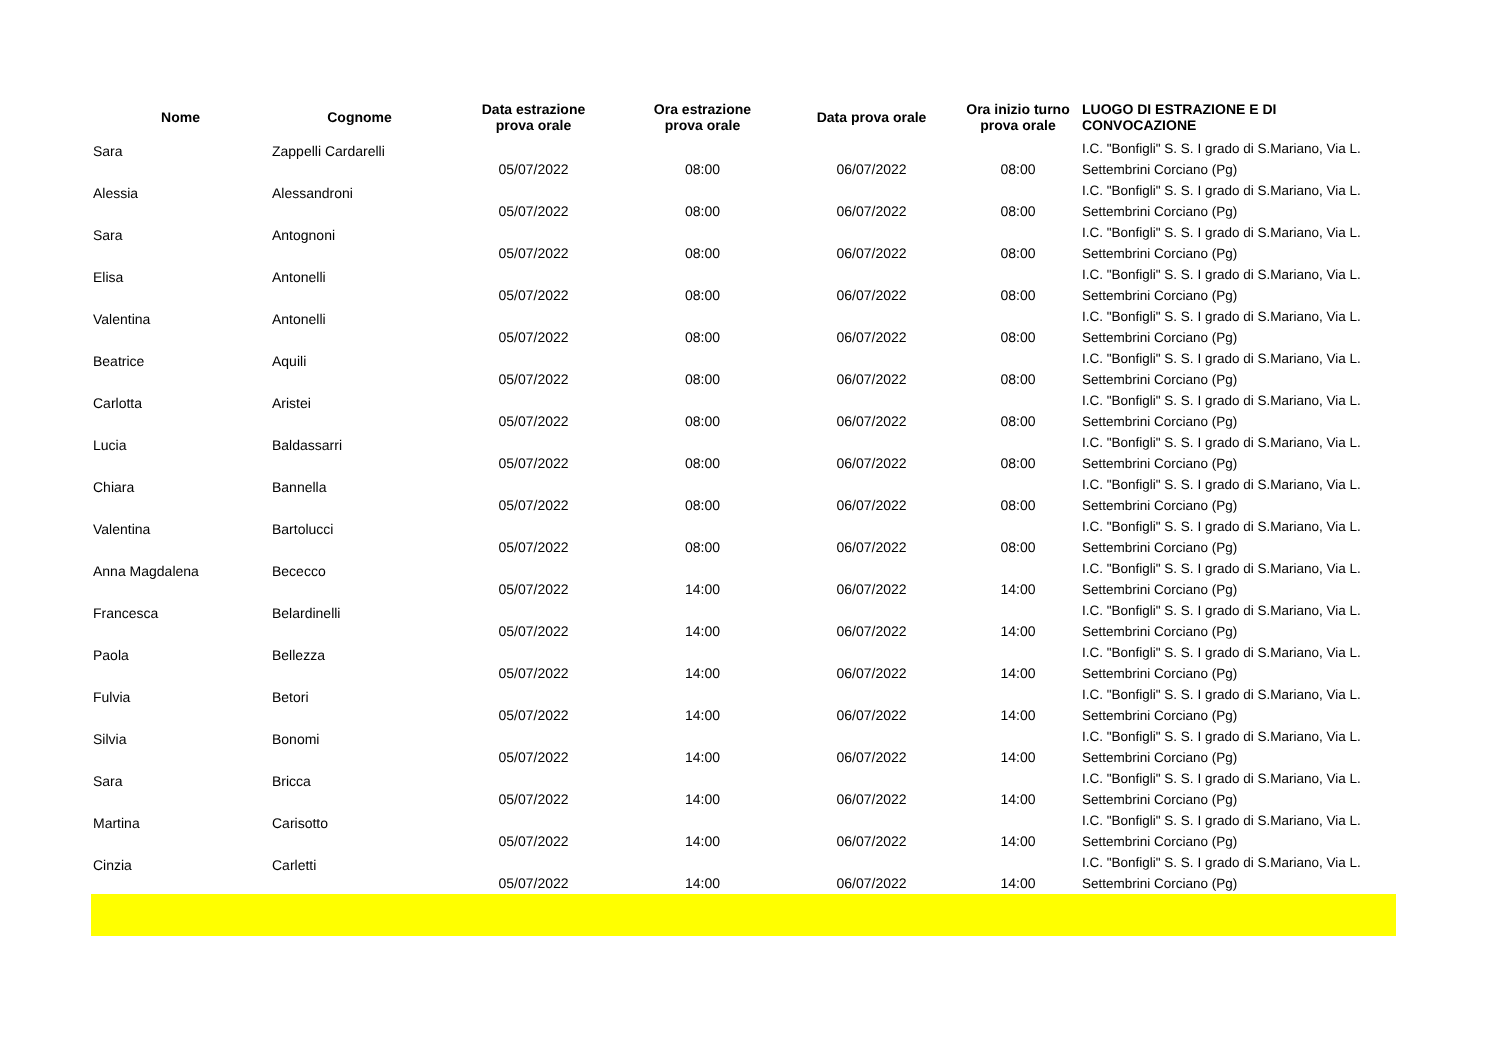| Nome | Cognome | Data estrazione prova orale | Ora estrazione prova orale | Data prova orale | Ora inizio turno prova orale | LUOGO DI ESTRAZIONE E DI CONVOCAZIONE |
| --- | --- | --- | --- | --- | --- | --- |
| Sara | Zappelli Cardarelli | 05/07/2022 | 08:00 | 06/07/2022 | 08:00 | I.C. "Bonfigli" S. S. I grado di S.Mariano, Via L. Settembrini Corciano (Pg) |
| Alessia | Alessandroni | 05/07/2022 | 08:00 | 06/07/2022 | 08:00 | I.C. "Bonfigli" S. S. I grado di S.Mariano, Via L. Settembrini Corciano (Pg) |
| Sara | Antognoni | 05/07/2022 | 08:00 | 06/07/2022 | 08:00 | I.C. "Bonfigli" S. S. I grado di S.Mariano, Via L. Settembrini Corciano (Pg) |
| Elisa | Antonelli | 05/07/2022 | 08:00 | 06/07/2022 | 08:00 | I.C. "Bonfigli" S. S. I grado di S.Mariano, Via L. Settembrini Corciano (Pg) |
| Valentina | Antonelli | 05/07/2022 | 08:00 | 06/07/2022 | 08:00 | I.C. "Bonfigli" S. S. I grado di S.Mariano, Via L. Settembrini Corciano (Pg) |
| Beatrice | Aquili | 05/07/2022 | 08:00 | 06/07/2022 | 08:00 | I.C. "Bonfigli" S. S. I grado di S.Mariano, Via L. Settembrini Corciano (Pg) |
| Carlotta | Aristei | 05/07/2022 | 08:00 | 06/07/2022 | 08:00 | I.C. "Bonfigli" S. S. I grado di S.Mariano, Via L. Settembrini Corciano (Pg) |
| Lucia | Baldassarri | 05/07/2022 | 08:00 | 06/07/2022 | 08:00 | I.C. "Bonfigli" S. S. I grado di S.Mariano, Via L. Settembrini Corciano (Pg) |
| Chiara | Bannella | 05/07/2022 | 08:00 | 06/07/2022 | 08:00 | I.C. "Bonfigli" S. S. I grado di S.Mariano, Via L. Settembrini Corciano (Pg) |
| Valentina | Bartolucci | 05/07/2022 | 08:00 | 06/07/2022 | 08:00 | I.C. "Bonfigli" S. S. I grado di S.Mariano, Via L. Settembrini Corciano (Pg) |
| Anna Magdalena | Bececco | 05/07/2022 | 14:00 | 06/07/2022 | 14:00 | I.C. "Bonfigli" S. S. I grado di S.Mariano, Via L. Settembrini Corciano (Pg) |
| Francesca | Belardinelli | 05/07/2022 | 14:00 | 06/07/2022 | 14:00 | I.C. "Bonfigli" S. S. I grado di S.Mariano, Via L. Settembrini Corciano (Pg) |
| Paola | Bellezza | 05/07/2022 | 14:00 | 06/07/2022 | 14:00 | I.C. "Bonfigli" S. S. I grado di S.Mariano, Via L. Settembrini Corciano (Pg) |
| Fulvia | Betori | 05/07/2022 | 14:00 | 06/07/2022 | 14:00 | I.C. "Bonfigli" S. S. I grado di S.Mariano, Via L. Settembrini Corciano (Pg) |
| Silvia | Bonomi | 05/07/2022 | 14:00 | 06/07/2022 | 14:00 | I.C. "Bonfigli" S. S. I grado di S.Mariano, Via L. Settembrini Corciano (Pg) |
| Sara | Bricca | 05/07/2022 | 14:00 | 06/07/2022 | 14:00 | I.C. "Bonfigli" S. S. I grado di S.Mariano, Via L. Settembrini Corciano (Pg) |
| Martina | Carisotto | 05/07/2022 | 14:00 | 06/07/2022 | 14:00 | I.C. "Bonfigli" S. S. I grado di S.Mariano, Via L. Settembrini Corciano (Pg) |
| Cinzia | Carletti | 05/07/2022 | 14:00 | 06/07/2022 | 14:00 | I.C. "Bonfigli" S. S. I grado di S.Mariano, Via L. Settembrini Corciano (Pg) |